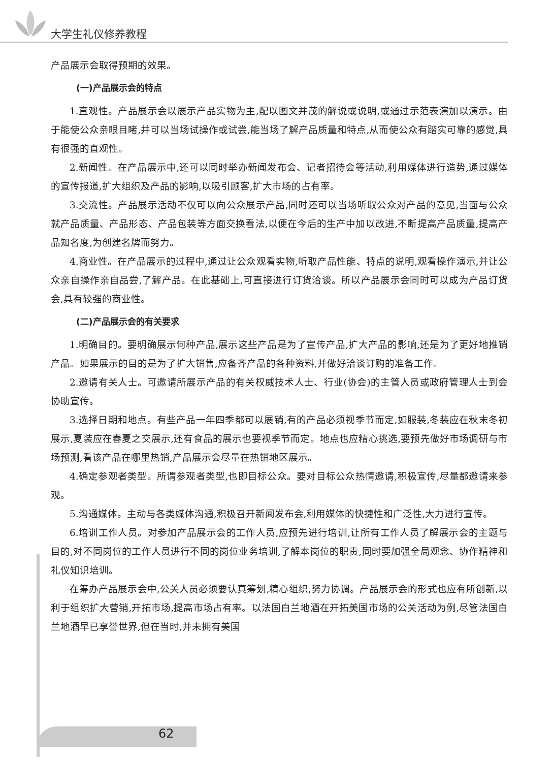大学生礼仪修养教程
产品展示会取得预期的效果。
(一)产品展示会的特点
1.直观性。产品展示会以展示产品实物为主,配以图文并茂的解说或说明,或通过示范表演加以演示。由于能使公众亲眼目睹,并可以当场试操作或试尝,能当场了解产品质量和特点,从而使公众有踏实可靠的感觉,具有很强的直观性。
2.新闻性。在产品展示中,还可以同时举办新闻发布会、记者招待会等活动,利用媒体进行造势,通过媒体的宣传报道,扩大组织及产品的影响,以吸引顾客,扩大市场的占有率。
3.交流性。产品展示活动不仅可以向公众展示产品,同时还可以当场听取公众对产品的意见,当面与公众就产品质量、产品形态、产品包装等方面交换看法,以便在今后的生产中加以改进,不断提高产品质量,提高产品知名度,为创建名牌而努力。
4.商业性。在产品展示的过程中,通过让公众观看实物,听取产品性能、特点的说明,观看操作演示,并让公众亲自操作亲自品尝,了解产品。在此基础上,可直接进行订货洽谈。所以产品展示会同时可以成为产品订货会,具有较强的商业性。
(二)产品展示会的有关要求
1.明确目的。要明确展示何种产品,展示这些产品是为了宣传产品,扩大产品的影响,还是为了更好地推销产品。如果展示的目的是为了扩大销售,应备齐产品的各种资料,并做好洽谈订购的准备工作。
2.邀请有关人士。可邀请所展示产品的有关权威技术人士、行业(协会)的主管人员或政府管理人士到会协助宣传。
3.选择日期和地点。有些产品一年四季都可以展销,有的产品必须视季节而定,如服装,冬装应在秋末冬初展示,夏装应在春夏之交展示,还有食品的展示也要视季节而定。地点也应精心挑选,要预先做好市场调研与市场预测,看该产品在哪里热销,产品展示会尽量在热销地区展示。
4.确定参观者类型。所谓参观者类型,也即目标公众。要对目标公众热情邀请,积极宣传,尽量都邀请来参观。
5.沟通媒体。主动与各类媒体沟通,积极召开新闻发布会,利用媒体的快捷性和广泛性,大力进行宣传。
6.培训工作人员。对参加产品展示会的工作人员,应预先进行培训,让所有工作人员了解展示会的主题与目的,对不同岗位的工作人员进行不同的岗位业务培训,了解本岗位的职责,同时要加强全局观念、协作精神和礼仪知识培训。
在筹办产品展示会中,公关人员必须要认真筹划,精心组织,努力协调。产品展示会的形式也应有所创新,以利于组织扩大营销,开拓市场,提高市场占有率。以法国白兰地酒在开拓美国市场的公关活动为例,尽管法国白兰地酒早已享誉世界,但在当时,并未拥有美国
62